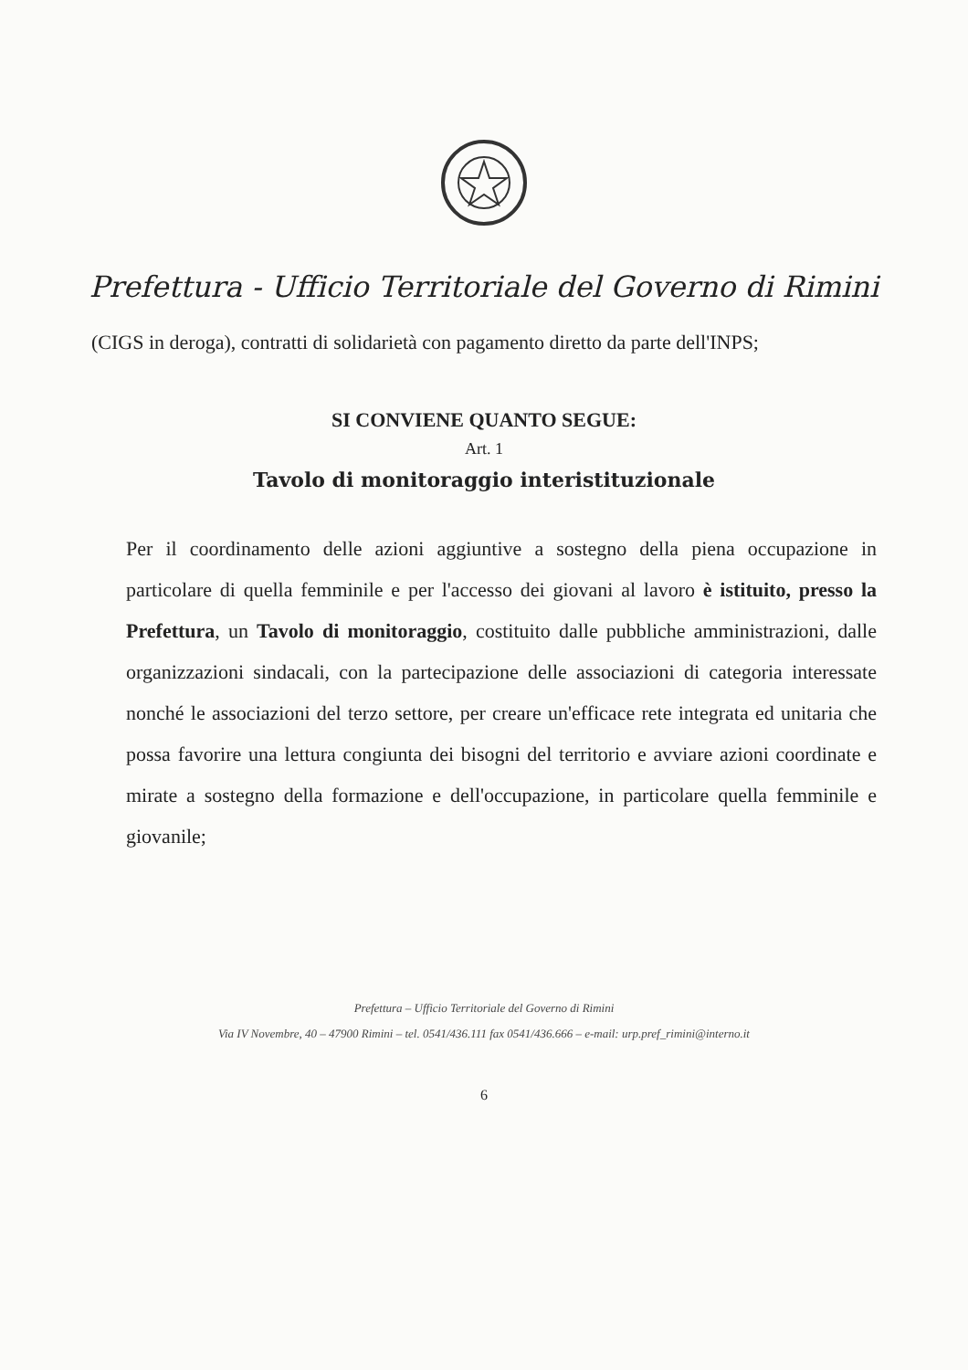Prefettura - Ufficio Territoriale del Governo di Rimini
(CIGS in deroga), contratti di solidarietà con pagamento diretto da parte dell'INPS;
SI CONVIENE QUANTO SEGUE:
Art. 1
Tavolo di monitoraggio interistituzionale
Per il coordinamento delle azioni aggiuntive a sostegno della piena occupazione in particolare di quella femminile e per l'accesso dei giovani al lavoro è istituito, presso la Prefettura, un Tavolo di monitoraggio, costituito dalle pubbliche amministrazioni, dalle organizzazioni sindacali, con la partecipazione delle associazioni di categoria interessate nonché le associazioni del terzo settore, per creare un'efficace rete integrata ed unitaria che possa favorire una lettura congiunta dei bisogni del territorio e avviare azioni coordinate e mirate a sostegno della formazione e dell'occupazione, in particolare quella femminile e giovanile;
Prefettura – Ufficio Territoriale del Governo di Rimini
Via IV Novembre, 40 – 47900 Rimini – tel. 0541/436.111 fax 0541/436.666 – e-mail: urp.pref_rimini@interno.it
6